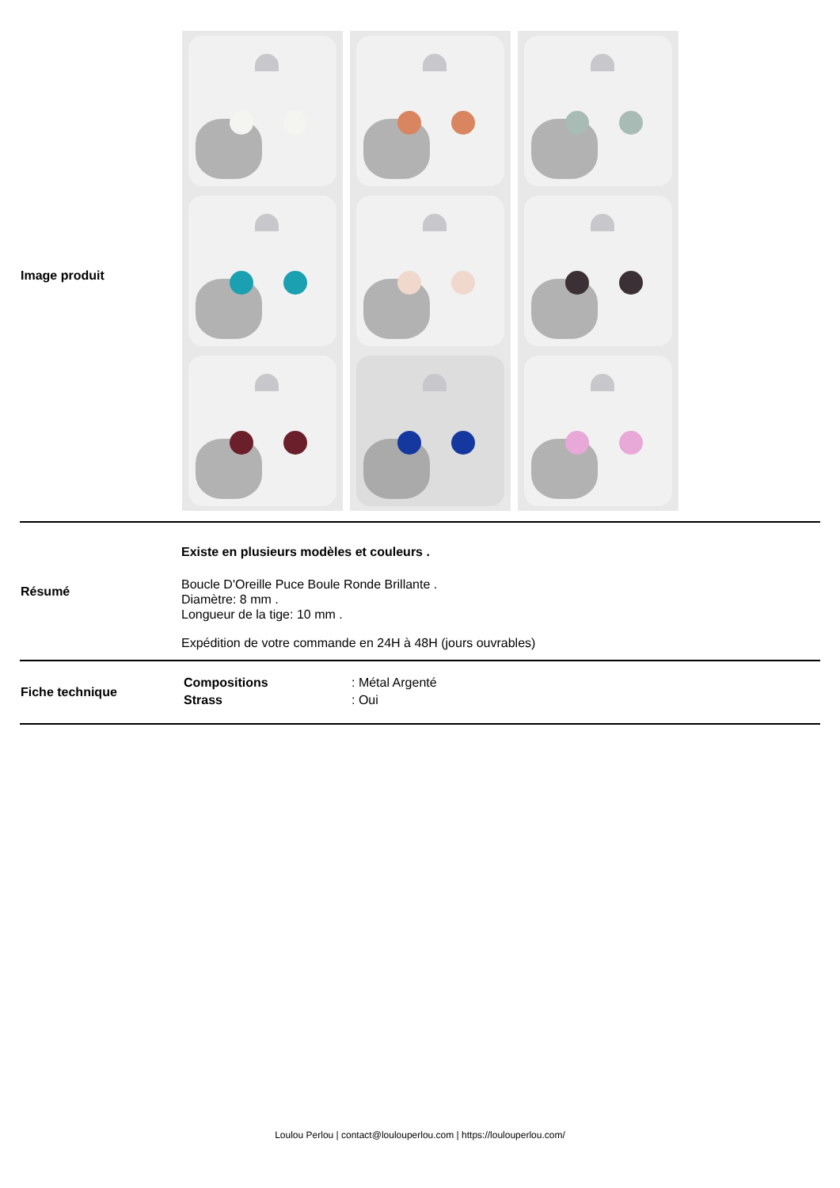| Image produit | |
| Résumé | Existe en plusieurs modèles et couleurs . Boucle D'Oreille Puce Boule Ronde Brillante . Diamètre: 8 mm . Longueur de la tige: 10 mm . Expédition de votre commande en 24H à 48H (jours ouvrables) |
| Fiche technique | / Compositions / : Métal Argenté / / Strass / : Oui / |
Loulou Perlou | contact@loulouperlou.com | https://loulouperlou.com/